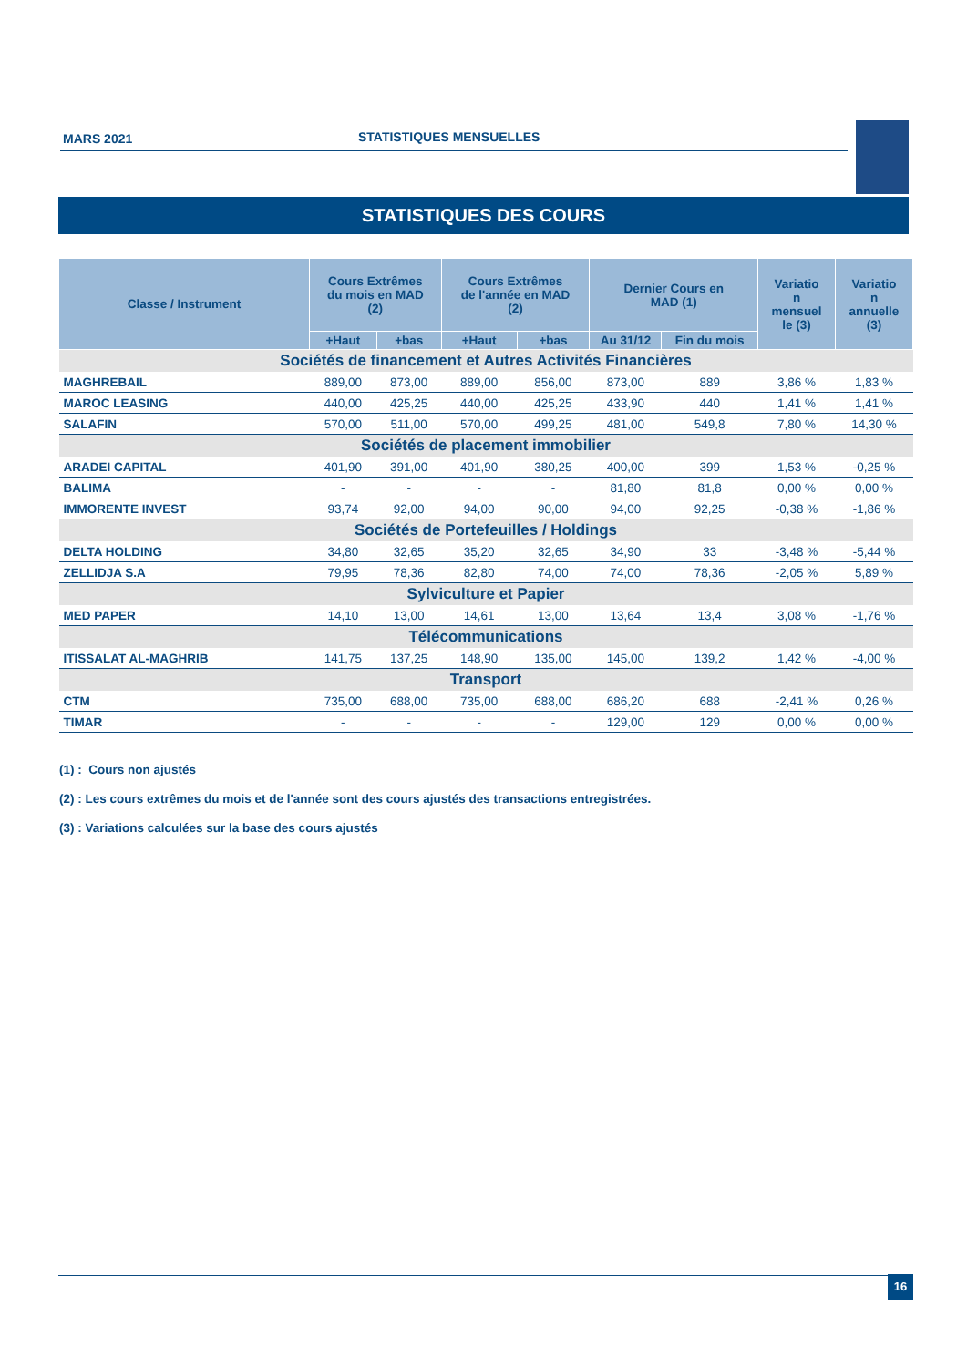MARS 2021 STATISTIQUES MENSUELLES
STATISTIQUES DES COURS
| Classe / Instrument | Cours Extrêmes du mois en MAD (2) | | Cours Extrêmes de l'année en MAD (2) | | Dernier Cours en MAD (1) | | Variatio n mensuel le (3) | Variatio n annuelle (3) |
| --- | --- | --- | --- | --- | --- | --- | --- | --- |
| | +Haut | +bas | +Haut | +bas | Au 31/12 | Fin du mois | | |
| Sociétés de financement et Autres Activités Financières | | | | | | | | |
| MAGHREBAIL | 889,00 | 873,00 | 889,00 | 856,00 | 873,00 | 889 | 3,86 % | 1,83 % |
| MAROC LEASING | 440,00 | 425,25 | 440,00 | 425,25 | 433,90 | 440 | 1,41 % | 1,41 % |
| SALAFIN | 570,00 | 511,00 | 570,00 | 499,25 | 481,00 | 549,8 | 7,80 % | 14,30 % |
| Sociétés de placement immobilier | | | | | | | | |
| ARADEI CAPITAL | 401,90 | 391,00 | 401,90 | 380,25 | 400,00 | 399 | 1,53 % | -0,25 % |
| BALIMA | - | - | - | - | 81,80 | 81,8 | 0,00 % | 0,00 % |
| IMMORENTE INVEST | 93,74 | 92,00 | 94,00 | 90,00 | 94,00 | 92,25 | -0,38 % | -1,86 % |
| Sociétés de Portefeuilles / Holdings | | | | | | | | |
| DELTA HOLDING | 34,80 | 32,65 | 35,20 | 32,65 | 34,90 | 33 | -3,48 % | -5,44 % |
| ZELLIDJA S.A | 79,95 | 78,36 | 82,80 | 74,00 | 74,00 | 78,36 | -2,05 % | 5,89 % |
| Sylviculture et Papier | | | | | | | | |
| MED PAPER | 14,10 | 13,00 | 14,61 | 13,00 | 13,64 | 13,4 | 3,08 % | -1,76 % |
| Télécommunications | | | | | | | | |
| ITISSALAT AL-MAGHRIB | 141,75 | 137,25 | 148,90 | 135,00 | 145,00 | 139,2 | 1,42 % | -4,00 % |
| Transport | | | | | | | | |
| CTM | 735,00 | 688,00 | 735,00 | 688,00 | 686,20 | 688 | -2,41 % | 0,26 % |
| TIMAR | - | - | - | - | 129,00 | 129 | 0,00 % | 0,00 % |
(1) : Cours non ajustés
(2) : Les cours extrêmes du mois et de l'année sont des cours ajustés des transactions entregistrées.
(3) : Variations calculées sur la base des cours ajustés
16